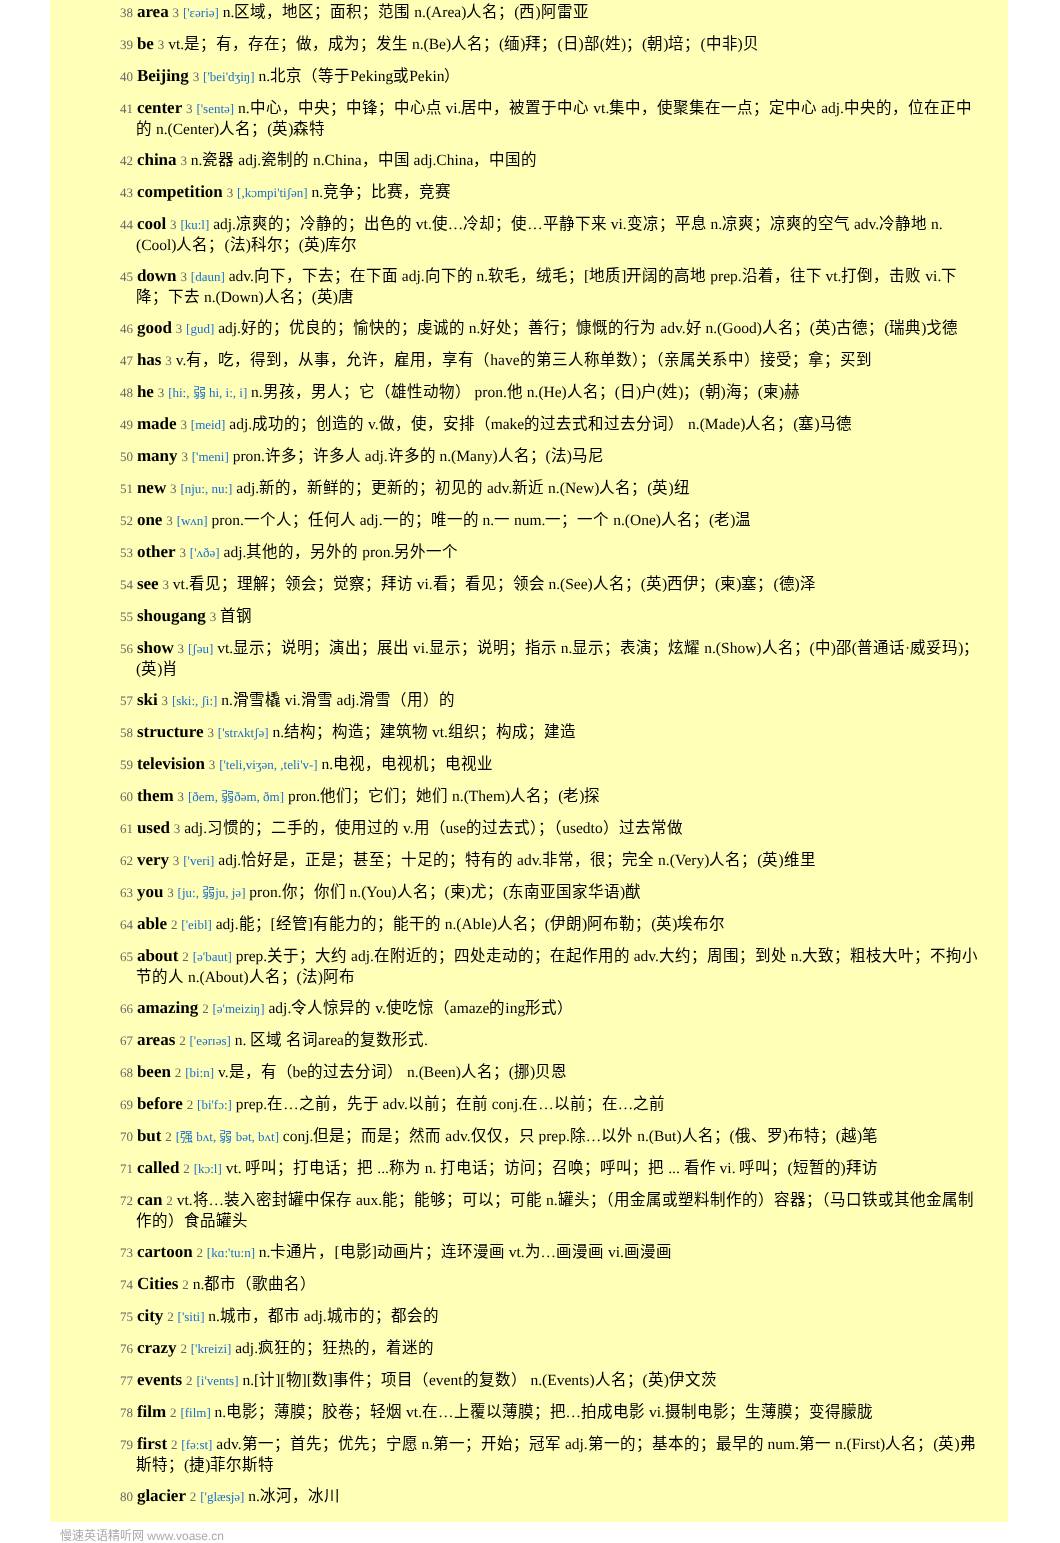38 area 3 ['ɛəriə] n.区域，地区；面积；范围 n.(Area)人名；(西)阿雷亚
39 be 3 vt.是；有，存在；做，成为；发生 n.(Be)人名；(缅)拜；(日)部(姓)；(朝)培；(中非)贝
40 Beijing 3 ['bei'dʒiŋ] n.北京（等于Peking或Pekin）
41 center 3 ['sentə] n.中心，中央；中锋；中心点 vi.居中，被置于中心 vt.集中，使聚集在一点；定中心 adj.中央的，位在正中的 n.(Center)人名；(英)森特
42 china 3 n.瓷器 adj.瓷制的 n.China，中国 adj.China，中国的
43 competition 3 [,kɔmpi'tiʃən] n.竞争；比赛，竞赛
44 cool 3 [ku:l] adj.凉爽的；冷静的；出色的 vt.使…冷却；使…平静下来 vi.变凉；平息 n.凉爽；凉爽的空气 adv.冷静地 n.(Cool)人名；(法)科尔；(英)库尔
45 down 3 [daun] adv.向下，下去；在下面 adj.向下的 n.软毛，绒毛；[地质]开阔的高地 prep.沿着，往下 vt.打倒，击败 vi.下降；下去 n.(Down)人名；(英)唐
46 good 3 [gud] adj.好的；优良的；愉快的；虔诚的 n.好处；善行；慷慨的行为 adv.好 n.(Good)人名；(英)古德；(瑞典)戈德
47 has 3 v.有，吃，得到，从事，允许，雇用，享有（have的第三人称单数）；（亲属关系中）接受；拿；买到
48 he 3 [hi:, 弱 hi, i:, i] n.男孩，男人；它（雄性动物） pron.他 n.(He)人名；(日)户(姓)；(朝)海；(柬)赫
49 made 3 [meid] adj.成功的；创造的 v.做，使，安排（make的过去式和过去分词） n.(Made)人名；(塞)马德
50 many 3 ['meni] pron.许多；许多人 adj.许多的 n.(Many)人名；(法)马尼
51 new 3 [nju:, nu:] adj.新的，新鲜的；更新的；初见的 adv.新近 n.(New)人名；(英)纽
52 one 3 [wʌn] pron.一个人；任何人 adj.一的；唯一的 n.一 num.一；一个 n.(One)人名；(老)温
53 other 3 ['ʌðə] adj.其他的，另外的 pron.另外一个
54 see 3 vt.看见；理解；领会；觉察；拜访 vi.看；看见；领会 n.(See)人名；(英)西伊；(柬)塞；(德)泽
55 shougang 3 首钢
56 show 3 [ʃəu] vt.显示；说明；演出；展出 vi.显示；说明；指示 n.显示；表演；炫耀 n.(Show)人名；(中)邵(普通话·威妥玛)；(英)肖
57 ski 3 [ski:, ʃi:] n.滑雪橇 vi.滑雪 adj.滑雪（用）的
58 structure 3 ['strʌktʃə] n.结构；构造；建筑物 vt.组织；构成；建造
59 television 3 ['teli,viʒən, ,teli'v-] n.电视，电视机；电视业
60 them 3 [ðem, 弱ðəm, ðm] pron.他们；它们；她们 n.(Them)人名；(老)探
61 used 3 adj.习惯的；二手的，使用过的 v.用（use的过去式）；（usedto）过去常做
62 very 3 ['veri] adj.恰好是，正是；甚至；十足的；特有的 adv.非常，很；完全 n.(Very)人名；(英)维里
63 you 3 [ju:, 弱ju, jə] pron.你；你们 n.(You)人名；(柬)尤；(东南亚国家华语)猷
64 able 2 ['eibl] adj.能；[经管]有能力的；能干的 n.(Able)人名；(伊朗)阿布勒；(英)埃布尔
65 about 2 [ə'baut] prep.关于；大约 adj.在附近的；四处走动的；在起作用的 adv.大约；周围；到处 n.大致；粗枝大叶；不拘小节的人 n.(About)人名；(法)阿布
66 amazing 2 [ə'meiziŋ] adj.令人惊异的 v.使吃惊（amaze的ing形式）
67 areas 2 ['eərɪəs] n. 区域 名词area的复数形式.
68 been 2 [bi:n] v.是，有（be的过去分词） n.(Been)人名；(挪)贝恩
69 before 2 [bi'fɔ:] prep.在…之前，先于 adv.以前；在前 conj.在…以前；在…之前
70 but 2 [强 bʌt, 弱 bət, bʌt] conj.但是；而是；然而 adv.仅仅，只 prep.除…以外 n.(But)人名；(俄、罗)布特；(越)笔
71 called 2 [kɔ:l] vt. 呼叫；打电话；把 ...称为 n. 打电话；访问；召唤；呼叫；把 ... 看作 vi. 呼叫；(短暂的)拜访
72 can 2 vt.将…装入密封罐中保存 aux.能；能够；可以；可能 n.罐头；（用金属或塑料制作的）容器；（马口铁或其他金属制作的）食品罐头
73 cartoon 2 [kɑ:'tu:n] n.卡通片，[电影]动画片；连环漫画 vt.为…画漫画 vi.画漫画
74 Cities 2 n.都市（歌曲名）
75 city 2 ['siti] n.城市，都市 adj.城市的；都会的
76 crazy 2 ['kreizi] adj.疯狂的；狂热的，着迷的
77 events 2 [i'vents] n.[计][物][数]事件；项目（event的复数） n.(Events)人名；(英)伊文茨
78 film 2 [film] n.电影；薄膜；胶卷；轻烟 vt.在…上覆以薄膜；把…拍成电影 vi.摄制电影；生薄膜；变得朦胧
79 first 2 [fə:st] adv.第一；首先；优先；宁愿 n.第一；开始；冠军 adj.第一的；基本的；最早的 num.第一 n.(First)人名；(英)弗斯特；(捷)菲尔斯特
80 glacier 2 ['glæsjə] n.冰河，冰川
慢速英语精听网 www.voase.cn